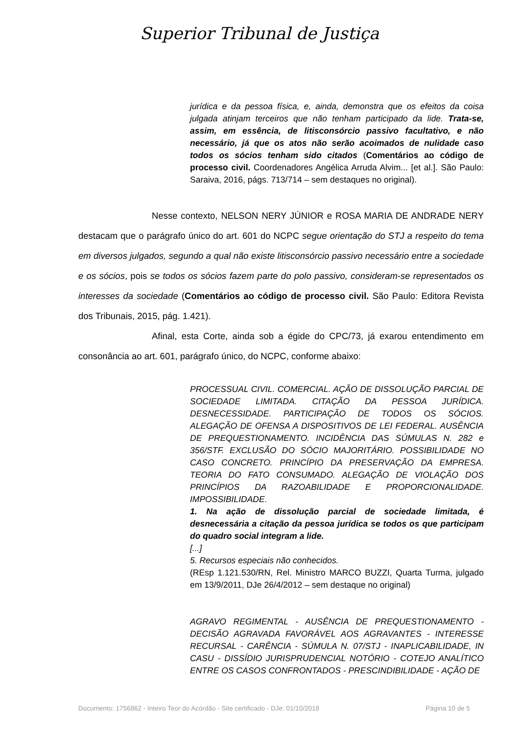Superior Tribunal de Justiça
jurídica e da pessoa física, e, ainda, demonstra que os efeitos da coisa julgada atinjam terceiros que não tenham participado da lide. Trata-se, assim, em essência, de litisconsórcio passivo facultativo, e não necessário, já que os atos não serão acoimados de nulidade caso todos os sócios tenham sido citados (Comentários ao código de processo civil. Coordenadores Angélica Arruda Alvim... [et al.]. São Paulo: Saraiva, 2016, págs. 713/714 – sem destaques no original).
Nesse contexto, NELSON NERY JÚNIOR e ROSA MARIA DE ANDRADE NERY destacam que o parágrafo único do art. 601 do NCPC segue orientação do STJ a respeito do tema em diversos julgados, segundo a qual não existe litisconsórcio passivo necessário entre a sociedade e os sócios, pois se todos os sócios fazem parte do polo passivo, consideram-se representados os interesses da sociedade (Comentários ao código de processo civil. São Paulo: Editora Revista dos Tribunais, 2015, pág. 1.421).
Afinal, esta Corte, ainda sob a égide do CPC/73, já exarou entendimento em consonância ao art. 601, parágrafo único, do NCPC, conforme abaixo:
PROCESSUAL CIVIL. COMERCIAL. AÇÃO DE DISSOLUÇÃO PARCIAL DE SOCIEDADE LIMITADA. CITAÇÃO DA PESSOA JURÍDICA. DESNECESSIDADE. PARTICIPAÇÃO DE TODOS OS SÓCIOS. ALEGAÇÃO DE OFENSA A DISPOSITIVOS DE LEI FEDERAL. AUSÊNCIA DE PREQUESTIONAMENTO. INCIDÊNCIA DAS SÚMULAS N. 282 e 356/STF. EXCLUSÃO DO SÓCIO MAJORITÁRIO. POSSIBILIDADE NO CASO CONCRETO. PRINCÍPIO DA PRESERVAÇÃO DA EMPRESA. TEORIA DO FATO CONSUMADO. ALEGAÇÃO DE VIOLAÇÃO DOS PRINCÍPIOS DA RAZOABILIDADE E PROPORCIONALIDADE. IMPOSSIBILIDADE.
1. Na ação de dissolução parcial de sociedade limitada, é desnecessária a citação da pessoa jurídica se todos os que participam do quadro social integram a lide.
[...]
5. Recursos especiais não conhecidos.
(REsp 1.121.530/RN, Rel. Ministro MARCO BUZZI, Quarta Turma, julgado em 13/9/2011, DJe 26/4/2012 – sem destaque no original)
AGRAVO REGIMENTAL - AUSÊNCIA DE PREQUESTIONAMENTO - DECISÃO AGRAVADA FAVORÁVEL AOS AGRAVANTES - INTERESSE RECURSAL - CARÊNCIA - SÚMULA N. 07/STJ - INAPLICABILIDADE, IN CASU - DISSÍDIO JURISPRUDENCIAL NOTÓRIO - COTEJO ANALÍTICO ENTRE OS CASOS CONFRONTADOS - PRESCINDIBILIDADE - AÇÃO DE
Documento: 1756862 - Inteiro Teor do Acórdão - Site certificado - DJe: 01/10/2018 Página 10 de 5